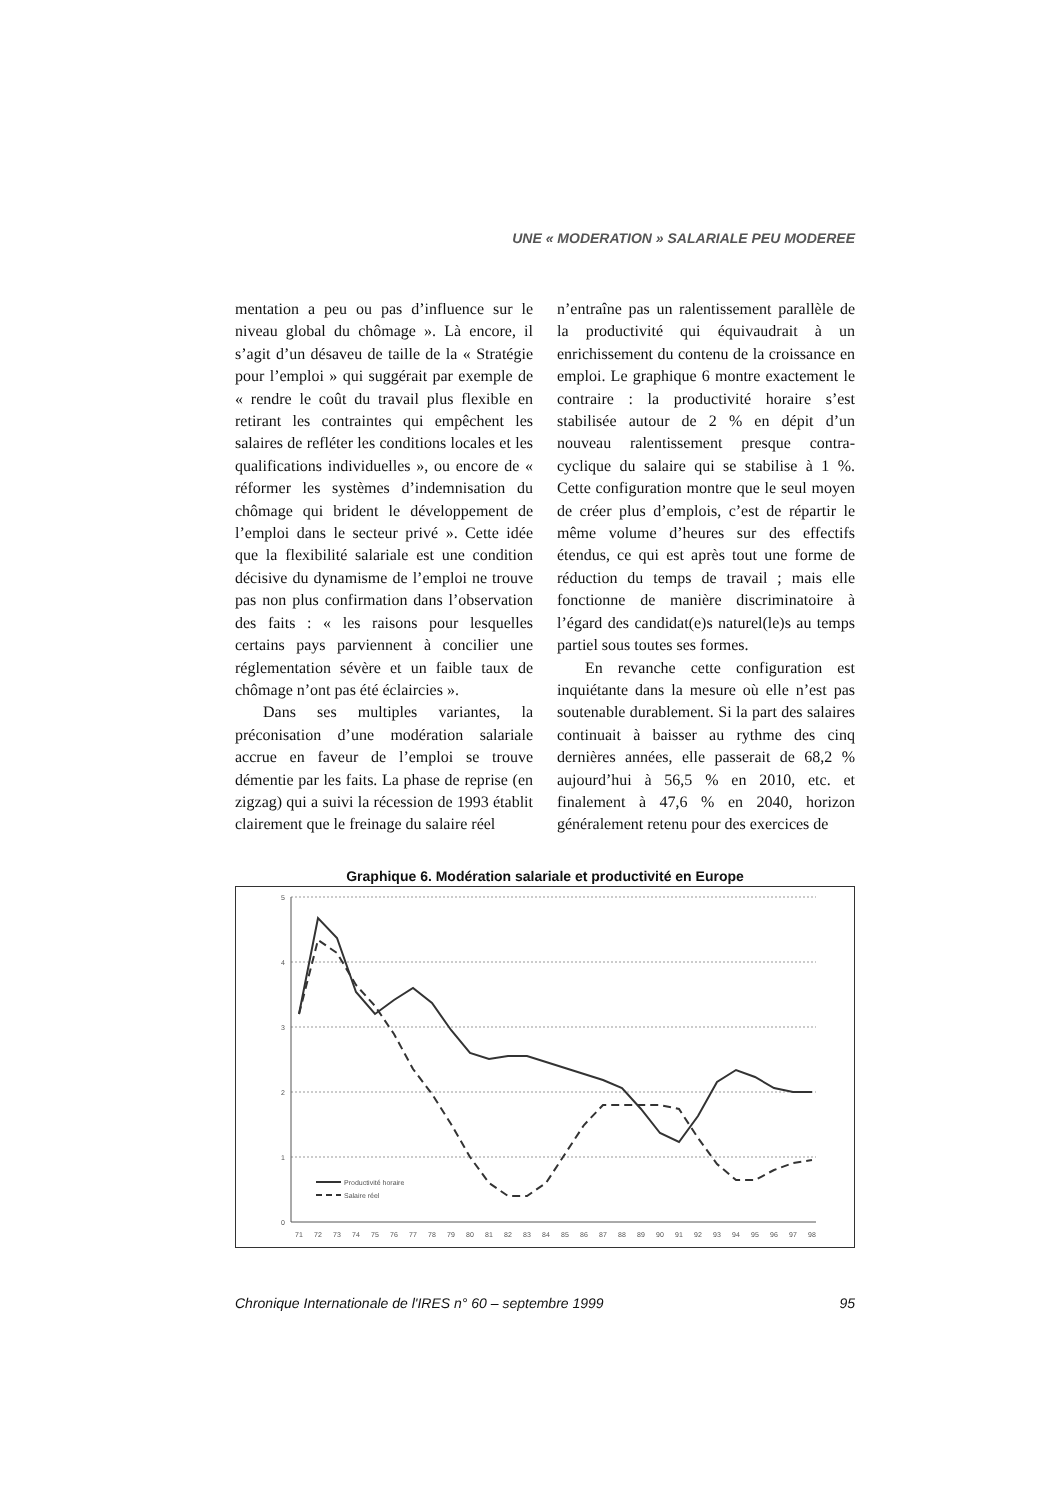UNE « MODERATION » SALARIALE PEU MODEREE
mentation a peu ou pas d’influence sur le niveau global du chômage ». Là encore, il s’agit d’un désaveu de taille de la « Stratégie pour l’emploi » qui suggérait par exemple de « rendre le coût du travail plus flexible en retirant les contraintes qui empêchent les salaires de refléter les conditions locales et les qualifications individuelles », ou encore de « réformer les systèmes d’indemnisation du chômage qui brident le développement de l’emploi dans le secteur privé ». Cette idée que la flexibilité salariale est une condition décisive du dynamisme de l’emploi ne trouve pas non plus confirmation dans l’observation des faits : « les raisons pour lesquelles certains pays parviennent à concilier une réglementation sévère et un faible taux de chômage n’ont pas été éclaircies ».
Dans ses multiples variantes, la préconisation d’une modération salariale accrue en faveur de l’emploi se trouve démentie par les faits. La phase de reprise (en zigzag) qui a suivi la récession de 1993 établit clairement que le freinage du salaire réel
n’entraîne pas un ralentissement parallèle de la productivité qui équivaudrait à un enrichissement du contenu de la croissance en emploi. Le graphique 6 montre exactement le contraire : la productivité horaire s’est stabilisée autour de 2 % en dépit d’un nouveau ralentissement presque contra-cyclique du salaire qui se stabilise à 1 %. Cette configuration montre que le seul moyen de créer plus d’emplois, c’est de répartir le même volume d’heures sur des effectifs étendus, ce qui est après tout une forme de réduction du temps de travail ; mais elle fonctionne de manière discriminatoire à l’égard des candidat(e)s naturel(le)s au temps partiel sous toutes ses formes.
En revanche cette configuration est inquiétante dans la mesure où elle n’est pas soutenable durablement. Si la part des salaires continuait à baisser au rythme des cinq dernières années, elle passerait de 68,2 % aujourd’hui à 56,5 % en 2010, etc. et finalement à 47,6 % en 2040, horizon généralement retenu pour des exercices de
Graphique 6. Modération salariale et productivité en Europe
5
4
3
2
1
0
Productivité horaire
Salaire réel
71
72
73
74
75
76
77
78
79
80
81
82
83
84
85
86
87
88
89
90
91
92
93
94
95
96
97
98
Chronique Internationale de l'IRES n° 60 – septembre 1999 95